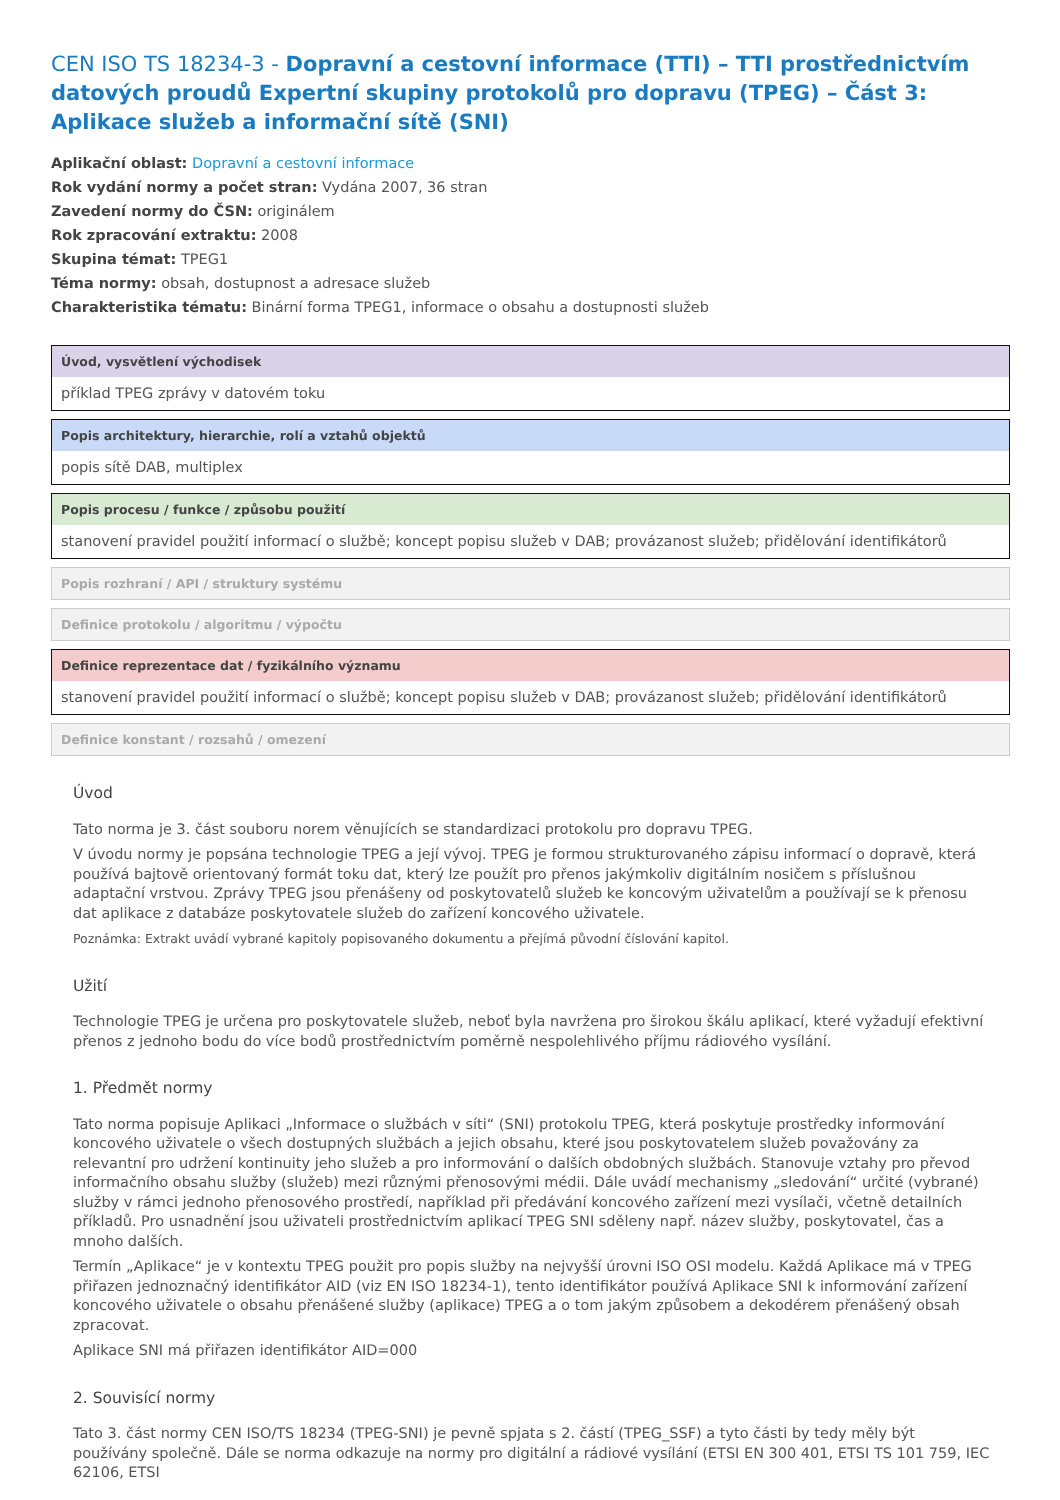CEN ISO TS 18234-3 - Dopravní a cestovní informace (TTI) – TTI prostřednictvím datových proudů Expertní skupiny protokolů pro dopravu (TPEG) – Část 3: Aplikace služeb a informační sítě (SNI)
Aplikační oblast: Dopravní a cestovní informace
Rok vydání normy a počet stran: Vydána 2007, 36 stran
Zavedení normy do ČSN: originálem
Rok zpracování extraktu: 2008
Skupina témat: TPEG1
Téma normy: obsah, dostupnost a adresace služeb
Charakteristika tématu: Binární forma TPEG1, informace o obsahu a dostupnosti služeb
Úvod, vysvětlení východisek
příklad TPEG zprávy v datovém toku
Popis architektury, hierarchie, rolí a vztahů objektů
popis sítě DAB, multiplex
Popis procesu / funkce / způsobu použití
stanovení pravidel použití informací o službě; koncept popisu služeb v DAB; provázanost služeb; přidělování identifikátorů
Popis rozhraní / API / struktury systému
Definice protokolu / algoritmu / výpočtu
Definice reprezentace dat / fyzikálního významu
stanovení pravidel použití informací o službě; koncept popisu služeb v DAB; provázanost služeb; přidělování identifikátorů
Definice konstant / rozsahů / omezení
Úvod
Tato norma je 3. část souboru norem věnujících se standardizaci protokolu pro dopravu TPEG.
V úvodu normy je popsána technologie TPEG a její vývoj. TPEG je formou strukturovaného zápisu informací o dopravě, která používá bajtově orientovaný formát toku dat, který lze použít pro přenos jakýmkoliv digitálním nosičem s příslušnou adaptační vrstvou. Zprávy TPEG jsou přenášeny od poskytovatelů služeb ke koncovým uživatelům a používají se k přenosu dat aplikace z databáze poskytovatele služeb do zařízení koncového uživatele.
Poznámka: Extrakt uvádí vybrané kapitoly popisovaného dokumentu a přejímá původní číslování kapitol.
Užití
Technologie TPEG je určena pro poskytovatele služeb, neboť byla navržena pro širokou škálu aplikací, které vyžadují efektivní přenos z jednoho bodu do více bodů prostřednictvím poměrně nespolehlivého příjmu rádiového vysílání.
1. Předmět normy
Tato norma popisuje Aplikaci „Informace o službách v síti“ (SNI) protokolu TPEG, která poskytuje prostředky informování koncového uživatele o všech dostupných službách a jejich obsahu, které jsou poskytovatelem služeb považovány za relevantní pro udržení kontinuity jeho služeb a pro informování o dalších obdobných službách. Stanovuje vztahy pro převod informačního obsahu služby (služeb) mezi různými přenosovými médii. Dále uvádí mechanismy „sledování“ určité (vybrané) služby v rámci jednoho přenosového prostředí, například při předávání koncového zařízení mezi vysílači, včetně detailních příkladů. Pro usnadnění jsou uživateli prostřednictvím aplikací TPEG SNI sděleny např. název služby, poskytovatel, čas a mnoho dalších.
Termín „Aplikace“ je v kontextu TPEG použit pro popis služby na nejvyšší úrovni ISO OSI modelu. Každá Aplikace má v TPEG přiřazen jednoznačný identifikátor AID (viz EN ISO 18234-1), tento identifikátor používá Aplikace SNI k informování zařízení koncového uživatele o obsahu přenášené služby (aplikace) TPEG a o tom jakým způsobem a dekodérem přenášený obsah zpracovat.
Aplikace SNI má přiřazen identifikátor AID=000
2. Souvisící normy
Tato 3. část normy CEN ISO/TS 18234 (TPEG-SNI) je pevně spjata s 2. částí (TPEG_SSF) a tyto části by tedy měly být používány společně. Dále se norma odkazuje na normy pro digitální a rádiové vysílání (ETSI EN 300 401, ETSI TS 101 759, IEC 62106, ETSI